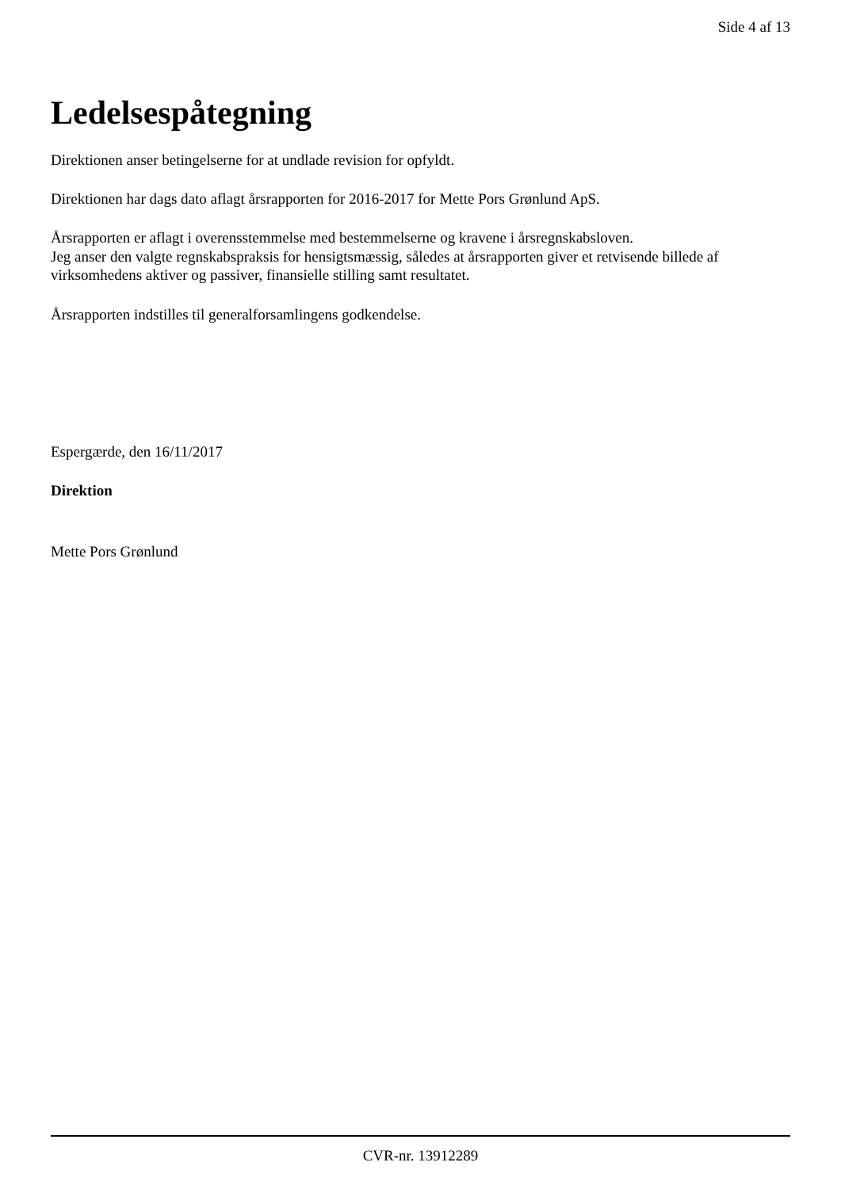Side 4 af 13
Ledelsespåtegning
Direktionen anser betingelserne for at undlade revision for opfyldt.
Direktionen har dags dato aflagt årsrapporten for 2016-2017 for Mette Pors Grønlund ApS.
Årsrapporten er aflagt i overensstemmelse med bestemmelserne og kravene i årsregnskabsloven.
Jeg anser den valgte regnskabspraksis for hensigtsmæssig, således at årsrapporten giver et retvisende billede af virksomhedens aktiver og passiver, finansielle stilling samt resultatet.
Årsrapporten indstilles til generalforsamlingens godkendelse.
Espergærde, den 16/11/2017
Direktion
Mette Pors Grønlund
CVR-nr. 13912289